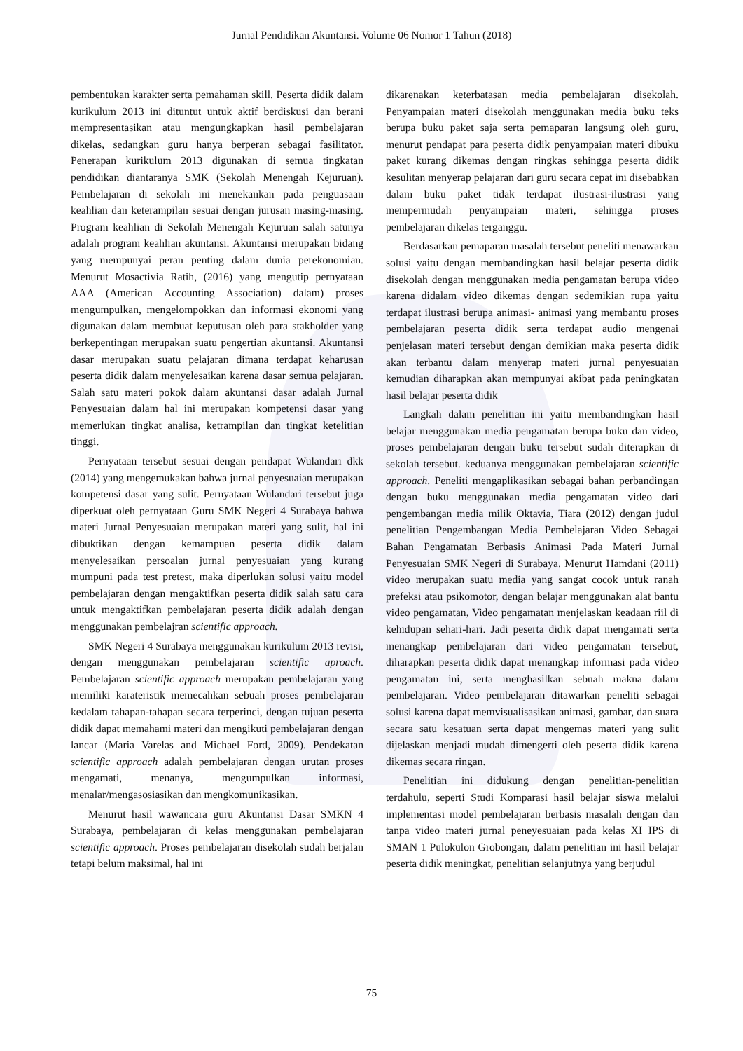Jurnal Pendidikan Akuntansi. Volume 06 Nomor 1 Tahun (2018)
pembentukan karakter serta pemahaman skill. Peserta didik dalam kurikulum 2013 ini dituntut untuk aktif berdiskusi dan berani mempresentasikan atau mengungkapkan hasil pembelajaran dikelas, sedangkan guru hanya berperan sebagai fasilitator. Penerapan kurikulum 2013 digunakan di semua tingkatan pendidikan diantaranya SMK (Sekolah Menengah Kejuruan). Pembelajaran di sekolah ini menekankan pada penguasaan keahlian dan keterampilan sesuai dengan jurusan masing-masing. Program keahlian di Sekolah Menengah Kejuruan salah satunya adalah program keahlian akuntansi. Akuntansi merupakan bidang yang mempunyai peran penting dalam dunia perekonomian. Menurut Mosactivia Ratih, (2016) yang mengutip pernyataan AAA (American Accounting Association) dalam) proses mengumpulkan, mengelompokkan dan informasi ekonomi yang digunakan dalam membuat keputusan oleh para stakholder yang berkepentingan merupakan suatu pengertian akuntansi. Akuntansi dasar merupakan suatu pelajaran dimana terdapat keharusan peserta didik dalam menyelesaikan karena dasar semua pelajaran. Salah satu materi pokok dalam akuntansi dasar adalah Jurnal Penyesuaian dalam hal ini merupakan kompetensi dasar yang memerlukan tingkat analisa, ketrampilan dan tingkat ketelitian tinggi.
Pernyataan tersebut sesuai dengan pendapat Wulandari dkk (2014) yang mengemukakan bahwa jurnal penyesuaian merupakan kompetensi dasar yang sulit. Pernyataan Wulandari tersebut juga diperkuat oleh pernyataan Guru SMK Negeri 4 Surabaya bahwa materi Jurnal Penyesuaian merupakan materi yang sulit, hal ini dibuktikan dengan kemampuan peserta didik dalam menyelesaikan persoalan jurnal penyesuaian yang kurang mumpuni pada test pretest, maka diperlukan solusi yaitu model pembelajaran dengan mengaktifkan peserta didik salah satu cara untuk mengaktifkan pembelajaran peserta didik adalah dengan menggunakan pembelajran scientific approach.
SMK Negeri 4 Surabaya menggunakan kurikulum 2013 revisi, dengan menggunakan pembelajaran scientific aproach. Pembelajaran scientific approach merupakan pembelajaran yang memiliki karateristik memecahkan sebuah proses pembelajaran kedalam tahapan-tahapan secara terperinci, dengan tujuan peserta didik dapat memahami materi dan mengikuti pembelajaran dengan lancar (Maria Varelas and Michael Ford, 2009). Pendekatan scientific approach adalah pembelajaran dengan urutan proses mengamati, menanya, mengumpulkan informasi, menalar/mengasosiasikan dan mengkomunikasikan.
Menurut hasil wawancara guru Akuntansi Dasar SMKN 4 Surabaya, pembelajaran di kelas menggunakan pembelajaran scientific approach. Proses pembelajaran disekolah sudah berjalan tetapi belum maksimal, hal ini
dikarenakan keterbatasan media pembelajaran disekolah. Penyampaian materi disekolah menggunakan media buku teks berupa buku paket saja serta pemaparan langsung oleh guru, menurut pendapat para peserta didik penyampaian materi dibuku paket kurang dikemas dengan ringkas sehingga peserta didik kesulitan menyerap pelajaran dari guru secara cepat ini disebabkan dalam buku paket tidak terdapat ilustrasi-ilustrasi yang mempermudah penyampaian materi, sehingga proses pembelajaran dikelas terganggu.
Berdasarkan pemaparan masalah tersebut peneliti menawarkan solusi yaitu dengan membandingkan hasil belajar peserta didik disekolah dengan menggunakan media pengamatan berupa video karena didalam video dikemas dengan sedemikian rupa yaitu terdapat ilustrasi berupa animasi- animasi yang membantu proses pembelajaran peserta didik serta terdapat audio mengenai penjelasan materi tersebut dengan demikian maka peserta didik akan terbantu dalam menyerap materi jurnal penyesuaian kemudian diharapkan akan mempunyai akibat pada peningkatan hasil belajar peserta didik
Langkah dalam penelitian ini yaitu membandingkan hasil belajar menggunakan media pengamatan berupa buku dan video, proses pembelajaran dengan buku tersebut sudah diterapkan di sekolah tersebut. keduanya menggunakan pembelajaran scientific approach. Peneliti mengaplikasikan sebagai bahan perbandingan dengan buku menggunakan media pengamatan video dari pengembangan media milik Oktavia, Tiara (2012) dengan judul penelitian Pengembangan Media Pembelajaran Video Sebagai Bahan Pengamatan Berbasis Animasi Pada Materi Jurnal Penyesuaian SMK Negeri di Surabaya. Menurut Hamdani (2011) video merupakan suatu media yang sangat cocok untuk ranah prefeksi atau psikomotor, dengan belajar menggunakan alat bantu video pengamatan, Video pengamatan menjelaskan keadaan riil di kehidupan sehari-hari. Jadi peserta didik dapat mengamati serta menangkap pembelajaran dari video pengamatan tersebut, diharapkan peserta didik dapat menangkap informasi pada video pengamatan ini, serta menghasilkan sebuah makna dalam pembelajaran. Video pembelajaran ditawarkan peneliti sebagai solusi karena dapat memvisualisasikan animasi, gambar, dan suara secara satu kesatuan serta dapat mengemas materi yang sulit dijelaskan menjadi mudah dimengerti oleh peserta didik karena dikemas secara ringan.
Penelitian ini didukung dengan penelitian-penelitian terdahulu, seperti Studi Komparasi hasil belajar siswa melalui implementasi model pembelajaran berbasis masalah dengan dan tanpa video materi jurnal peneyesuaian pada kelas XI IPS di SMAN 1 Pulokulon Grobongan, dalam penelitian ini hasil belajar peserta didik meningkat, penelitian selanjutnya yang berjudul
75